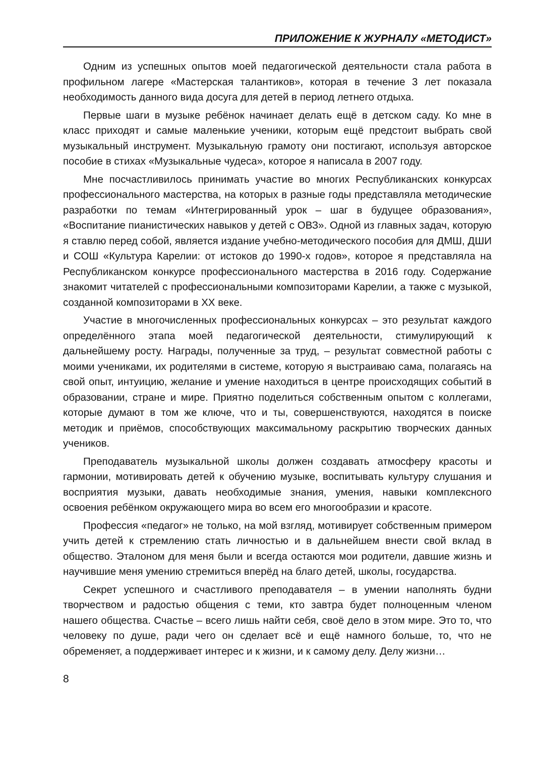ПРИЛОЖЕНИЕ К ЖУРНАЛУ «МЕТОДИСТ»
Одним из успешных опытов моей педагогической деятельности стала работа в профильном лагере «Мастерская талантиков», которая в течение 3 лет показала необходимость данного вида досуга для детей в период летнего отдыха.
Первые шаги в музыке ребёнок начинает делать ещё в детском саду. Ко мне в класс приходят и самые маленькие ученики, которым ещё предстоит выбрать свой музыкальный инструмент. Музыкальную грамоту они постигают, используя авторское пособие в стихах «Музыкальные чудеса», которое я написала в 2007 году.
Мне посчастливилось принимать участие во многих Республиканских конкурсах профессионального мастерства, на которых в разные годы представляла методические разработки по темам «Интегрированный урок – шаг в будущее образования», «Воспитание пианистических навыков у детей с ОВЗ». Одной из главных задач, которую я ставлю перед собой, является издание учебно-методического пособия для ДМШ, ДШИ и СОШ «Культура Карелии: от истоков до 1990-х годов», которое я представляла на Республиканском конкурсе профессионального мастерства в 2016 году. Содержание знакомит читателей с профессиональными композиторами Карелии, а также с музыкой, созданной композиторами в XX веке.
Участие в многочисленных профессиональных конкурсах – это результат каждого определённого этапа моей педагогической деятельности, стимулирующий к дальнейшему росту. Награды, полученные за труд, – результат совместной работы с моими учениками, их родителями в системе, которую я выстраиваю сама, полагаясь на свой опыт, интуицию, желание и умение находиться в центре происходящих событий в образовании, стране и мире. Приятно поделиться собственным опытом с коллегами, которые думают в том же ключе, что и ты, совершенствуются, находятся в поиске методик и приёмов, способствующих максимальному раскрытию творческих данных учеников.
Преподаватель музыкальной школы должен создавать атмосферу красоты и гармонии, мотивировать детей к обучению музыке, воспитывать культуру слушания и восприятия музыки, давать необходимые знания, умения, навыки комплексного освоения ребёнком окружающего мира во всем его многообразии и красоте.
Профессия «педагог» не только, на мой взгляд, мотивирует собственным примером учить детей к стремлению стать личностью и в дальнейшем внести свой вклад в общество. Эталоном для меня были и всегда остаются мои родители, давшие жизнь и научившие меня умению стремиться вперёд на благо детей, школы, государства.
Секрет успешного и счастливого преподавателя – в умении наполнять будни творчеством и радостью общения с теми, кто завтра будет полноценным членом нашего общества. Счастье – всего лишь найти себя, своё дело в этом мире. Это то, что человеку по душе, ради чего он сделает всё и ещё намного больше, то, что не обременяет, а поддерживает интерес и к жизни, и к самому делу. Делу жизни…
8